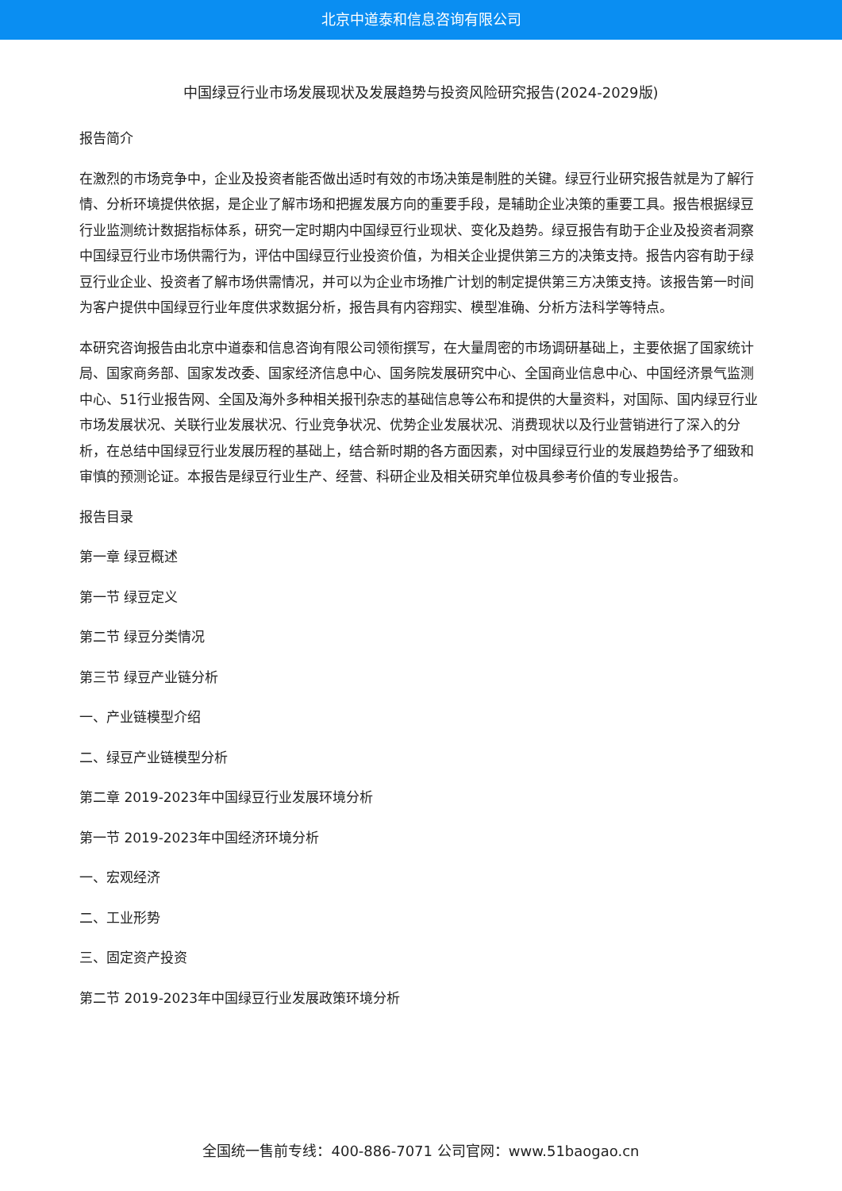北京中道泰和信息咨询有限公司
中国绿豆行业市场发展现状及发展趋势与投资风险研究报告(2024-2029版)
报告简介
在激烈的市场竞争中，企业及投资者能否做出适时有效的市场决策是制胜的关键。绿豆行业研究报告就是为了解行情、分析环境提供依据，是企业了解市场和把握发展方向的重要手段，是辅助企业决策的重要工具。报告根据绿豆行业监测统计数据指标体系，研究一定时期内中国绿豆行业现状、变化及趋势。绿豆报告有助于企业及投资者洞察中国绿豆行业市场供需行为，评估中国绿豆行业投资价值，为相关企业提供第三方的决策支持。报告内容有助于绿豆行业企业、投资者了解市场供需情况，并可以为企业市场推广计划的制定提供第三方决策支持。该报告第一时间为客户提供中国绿豆行业年度供求数据分析，报告具有内容翔实、模型准确、分析方法科学等特点。
本研究咨询报告由北京中道泰和信息咨询有限公司领衔撰写，在大量周密的市场调研基础上，主要依据了国家统计局、国家商务部、国家发改委、国家经济信息中心、国务院发展研究中心、全国商业信息中心、中国经济景气监测中心、51行业报告网、全国及海外多种相关报刊杂志的基础信息等公布和提供的大量资料，对国际、国内绿豆行业市场发展状况、关联行业发展状况、行业竞争状况、优势企业发展状况、消费现状以及行业营销进行了深入的分析，在总结中国绿豆行业发展历程的基础上，结合新时期的各方面因素，对中国绿豆行业的发展趋势给予了细致和审慎的预测论证。本报告是绿豆行业生产、经营、科研企业及相关研究单位极具参考价值的专业报告。
报告目录
第一章 绿豆概述
第一节 绿豆定义
第二节 绿豆分类情况
第三节 绿豆产业链分析
一、产业链模型介绍
二、绿豆产业链模型分析
第二章 2019-2023年中国绿豆行业发展环境分析
第一节 2019-2023年中国经济环境分析
一、宏观经济
二、工业形势
三、固定资产投资
第二节 2019-2023年中国绿豆行业发展政策环境分析
全国统一售前专线：400-886-7071 公司官网：www.51baogao.cn